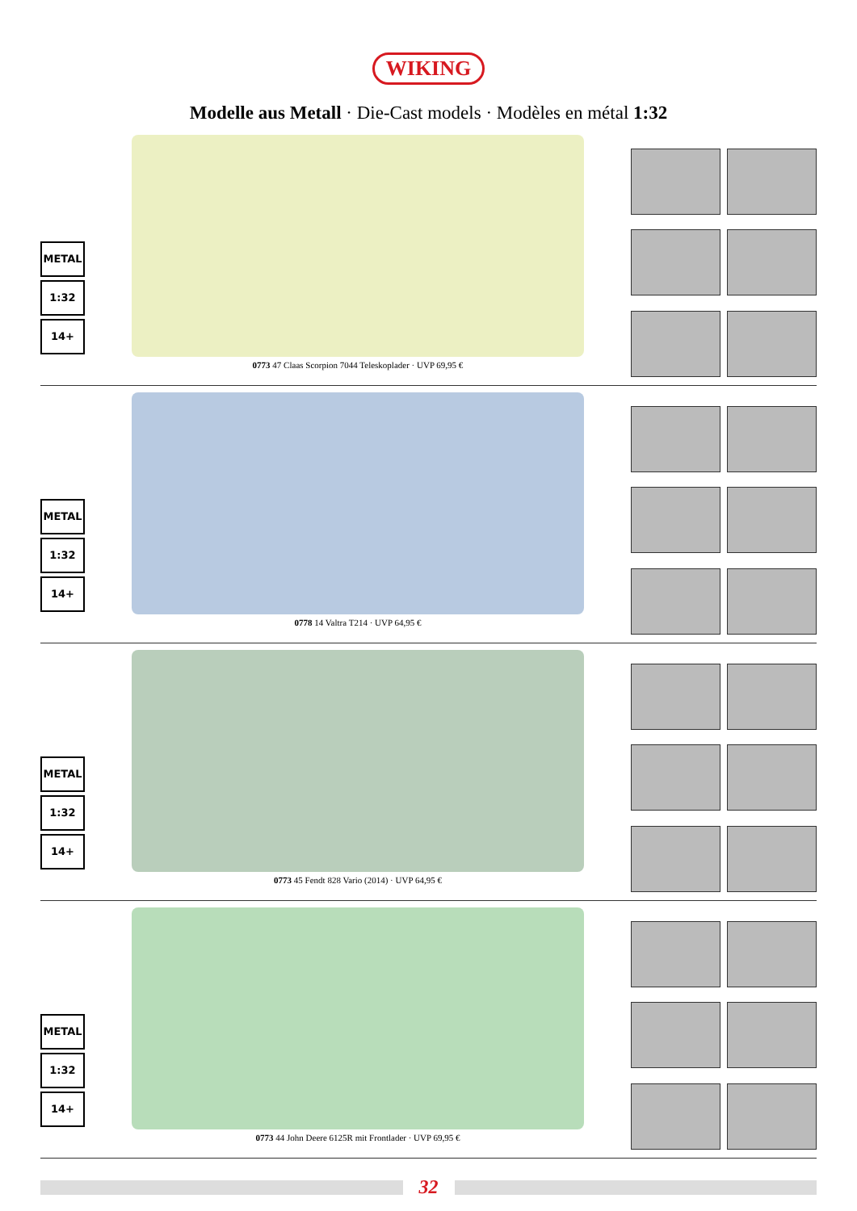WIKING
Modelle aus Metall · Die-Cast models · Modèles en métal 1:32
METAL
1:32
14+
0773 47 Claas Scorpion 7044 Teleskoplader · UVP 69,95 €
METAL
1:32
14+
0778 14 Valtra T214 · UVP 64,95 €
METAL
1:32
14+
0773 45 Fendt 828 Vario (2014) · UVP 64,95 €
METAL
1:32
14+
0773 44 John Deere 6125R mit Frontlader · UVP 69,95 €
32